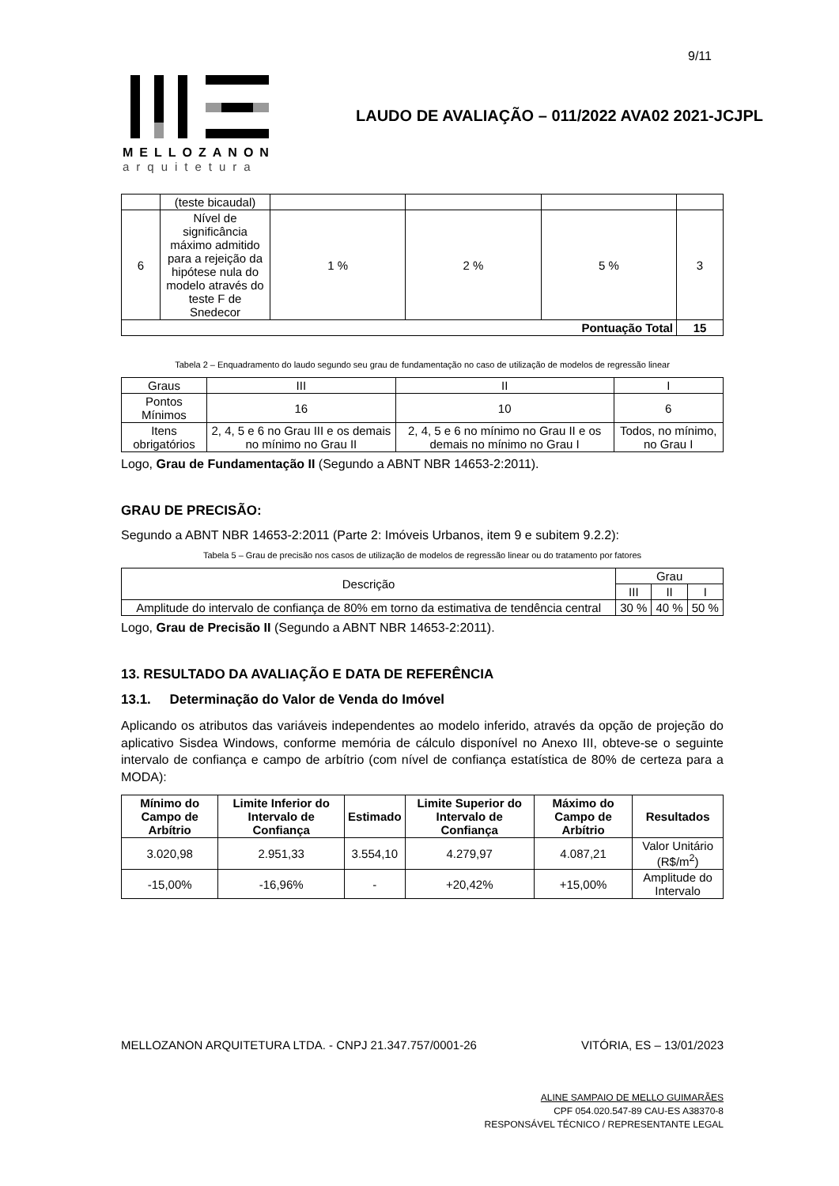9/11
MELLOZANON
arquitetura
LAUDO DE AVALIAÇÃO – 011/2022 AVA02 2021-JCJPL
| | (teste bicaudal) | | | | |
| 6 | Nível de significância máximo admitido para a rejeição da hipótese nula do modelo através do teste F de Snedecor | 1 % | 2 % | 5 % | 3 |
| Pontuação Total | | | | | 15 |
Tabela 2 – Enquadramento do laudo segundo seu grau de fundamentação no caso de utilização de modelos de regressão linear
| Graus | III | II | I |
| Pontos Mínimos | 16 | 10 | 6 |
| Itens obrigatórios | 2, 4, 5 e 6 no Grau III e os demais no mínimo no Grau II | 2, 4, 5 e 6 no mínimo no Grau II e os demais no mínimo no Grau I | Todos, no mínimo, no Grau I |
Logo, Grau de Fundamentação II (Segundo a ABNT NBR 14653-2:2011).
GRAU DE PRECISÃO:
Segundo a ABNT NBR 14653-2:2011 (Parte 2: Imóveis Urbanos, item 9 e subitem 9.2.2):
Tabela 5 – Grau de precisão nos casos de utilização de modelos de regressão linear ou do tratamento por fatores
| Descrição | Grau | | |
| | III | II | I |
| Amplitude do intervalo de confiança de 80% em torno da estimativa de tendência central | 30 % | 40 % | 50 % |
Logo, Grau de Precisão II (Segundo a ABNT NBR 14653-2:2011).
13. RESULTADO DA AVALIAÇÃO E DATA DE REFERÊNCIA
13.1. Determinação do Valor de Venda do Imóvel
Aplicando os atributos das variáveis independentes ao modelo inferido, através da opção de projeção do aplicativo Sisdea Windows, conforme memória de cálculo disponível no Anexo III, obteve-se o seguinte intervalo de confiança e campo de arbítrio (com nível de confiança estatística de 80% de certeza para a MODA):
| Mínimo do Campo de Arbítrio | Limite Inferior do Intervalo de Confiança | Estimado | Limite Superior do Intervalo de Confiança | Máximo do Campo de Arbítrio | Resultados |
| --- | --- | --- | --- | --- | --- |
| 3.020,98 | 2.951,33 | 3.554,10 | 4.279,97 | 4.087,21 | Valor Unitário (R$/m<sup>2</sup>) |
| -15,00% | -16,96% | - | +20,42% | +15,00% | Amplitude do Intervalo |
MELLOZANON ARQUITETURA LTDA. - CNPJ 21.347.757/0001-26 VITÓRIA, ES – 13/01/2023
ALINE SAMPAIO DE MELLO GUIMARÃES
CPF 054.020.547-89 CAU-ES A38370-8
RESPONSÁVEL TÉCNICO / REPRESENTANTE LEGAL